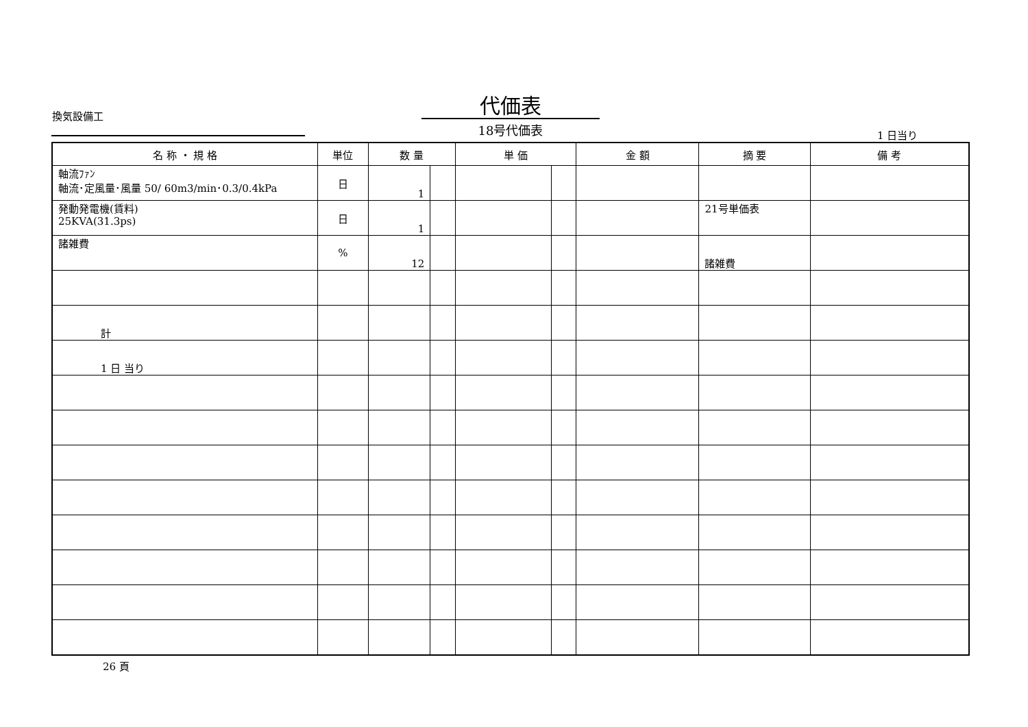換気設備工
代価表
18号代価表 1 日当り
| 名 称 ・ 規 格 | 単位 | 数 量 | | 単 価 | | 金 額 | 摘 要 | 備 考 |
| --- | --- | --- | --- | --- | --- | --- | --- | --- |
| 軸流ﾌｧﾝ 軸流･定風量･風量 50/ 60m3/min･0.3/0.4kPa | 日 | 1 | | | | | | |
| 発動発電機(賃料) 25KVA(31.3ps) | 日 | 1 | | | | | 21号単価表 | |
| 諸雑費 | % | 12 | | | | | 諸雑費 | |
| 計 | | | | | | | | |
| 1 日 当り | | | | | | | | |
26 頁